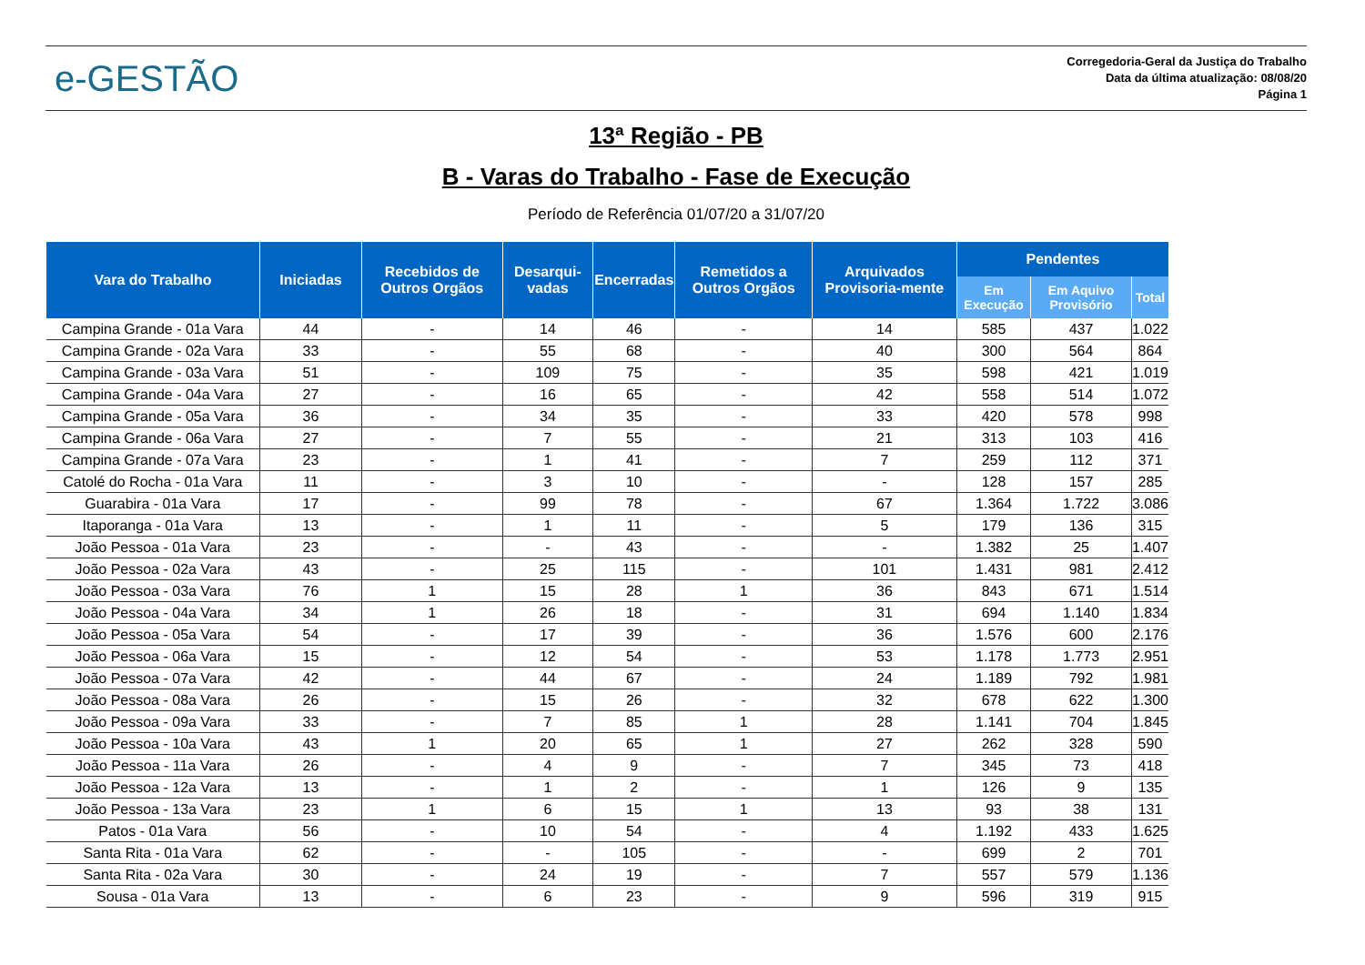e-GESTÃO
Corregedoria-Geral da Justiça do Trabalho
Data da última atualização: 08/08/20
Página 1
13ª Região - PB
B - Varas do Trabalho - Fase de Execução
Período de Referência 01/07/20 a 31/07/20
| Vara do Trabalho | Iniciadas | Recebidos de Outros Orgãos | Desarqui-vadas | Encerradas | Remetidos a Outros Orgãos | Arquivados Provisoria-mente | Pendentes | | |
| --- | --- | --- | --- | --- | --- | --- | --- | --- | --- |
| | | | | | | | Em Execução | Em Aquivo Provisório | Total |
| Campina Grande - 01a Vara | 44 | - | 14 | 46 | - | 14 | 585 | 437 | 1.022 |
| Campina Grande - 02a Vara | 33 | - | 55 | 68 | - | 40 | 300 | 564 | 864 |
| Campina Grande - 03a Vara | 51 | - | 109 | 75 | - | 35 | 598 | 421 | 1.019 |
| Campina Grande - 04a Vara | 27 | - | 16 | 65 | - | 42 | 558 | 514 | 1.072 |
| Campina Grande - 05a Vara | 36 | - | 34 | 35 | - | 33 | 420 | 578 | 998 |
| Campina Grande - 06a Vara | 27 | - | 7 | 55 | - | 21 | 313 | 103 | 416 |
| Campina Grande - 07a Vara | 23 | - | 1 | 41 | - | 7 | 259 | 112 | 371 |
| Catolé do Rocha - 01a Vara | 11 | - | 3 | 10 | - | - | 128 | 157 | 285 |
| Guarabira - 01a Vara | 17 | - | 99 | 78 | - | 67 | 1.364 | 1.722 | 3.086 |
| Itaporanga - 01a Vara | 13 | - | 1 | 11 | - | 5 | 179 | 136 | 315 |
| João Pessoa - 01a Vara | 23 | - | - | 43 | - | - | 1.382 | 25 | 1.407 |
| João Pessoa - 02a Vara | 43 | - | 25 | 115 | - | 101 | 1.431 | 981 | 2.412 |
| João Pessoa - 03a Vara | 76 | 1 | 15 | 28 | 1 | 36 | 843 | 671 | 1.514 |
| João Pessoa - 04a Vara | 34 | 1 | 26 | 18 | - | 31 | 694 | 1.140 | 1.834 |
| João Pessoa - 05a Vara | 54 | - | 17 | 39 | - | 36 | 1.576 | 600 | 2.176 |
| João Pessoa - 06a Vara | 15 | - | 12 | 54 | - | 53 | 1.178 | 1.773 | 2.951 |
| João Pessoa - 07a Vara | 42 | - | 44 | 67 | - | 24 | 1.189 | 792 | 1.981 |
| João Pessoa - 08a Vara | 26 | - | 15 | 26 | - | 32 | 678 | 622 | 1.300 |
| João Pessoa - 09a Vara | 33 | - | 7 | 85 | 1 | 28 | 1.141 | 704 | 1.845 |
| João Pessoa - 10a Vara | 43 | 1 | 20 | 65 | 1 | 27 | 262 | 328 | 590 |
| João Pessoa - 11a Vara | 26 | - | 4 | 9 | - | 7 | 345 | 73 | 418 |
| João Pessoa - 12a Vara | 13 | - | 1 | 2 | - | 1 | 126 | 9 | 135 |
| João Pessoa - 13a Vara | 23 | 1 | 6 | 15 | 1 | 13 | 93 | 38 | 131 |
| Patos - 01a Vara | 56 | - | 10 | 54 | - | 4 | 1.192 | 433 | 1.625 |
| Santa Rita - 01a Vara | 62 | - | - | 105 | - | - | 699 | 2 | 701 |
| Santa Rita - 02a Vara | 30 | - | 24 | 19 | - | 7 | 557 | 579 | 1.136 |
| Sousa - 01a Vara | 13 | - | 6 | 23 | - | 9 | 596 | 319 | 915 |